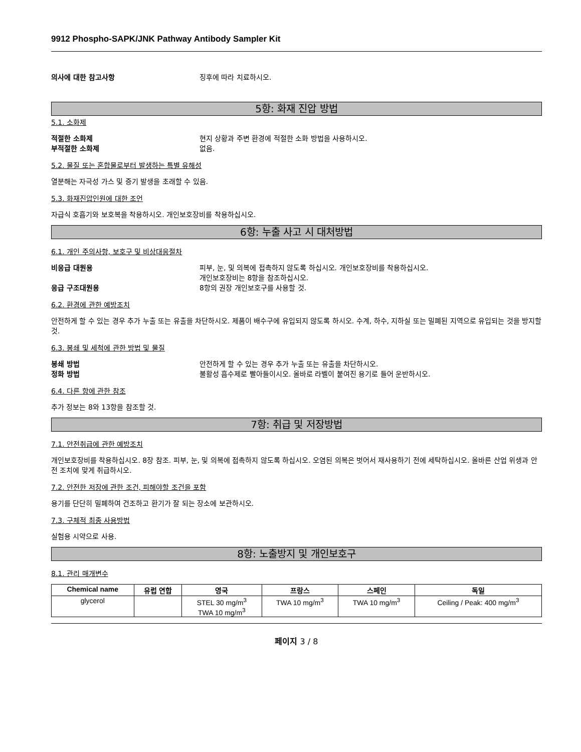9912 Phospho-SAPK/JNK Pathway Antibody Sampler Kit
의사에 대한 참고사항 징후에 따라 치료하시오.
5항: 화재 진압 방법
5.1. 소화제
적절한 소화제 현지 상황과 주변 환경에 적절한 소화 방법을 사용하시오.
부적절한 소화제 없음.
5.2. 물질 또는 혼합물로부터 발생하는 특별 유해성
열분해는 자극성 가스 및 증기 발생을 초래할 수 있음.
5.3. 화재진압인원에 대한 조언
자급식 호흡기와 보호복을 착용하시오. 개인보호장비를 착용하십시오.
6항: 누출 사고 시 대처방법
6.1. 개인 주의사항, 보호구 및 비상대응절차
비응급 대원용 피부, 눈, 및 의복에 접촉하지 않도록 하십시오. 개인보호장비를 착용하십시오.
개인보호장비는 8항을 참조하십시오.
응급 구조대원용 8항의 권장 개인보호구를 사용할 것.
6.2. 환경에 관한 예방조치
안전하게 할 수 있는 경우 추가 누출 또는 유출을 차단하시오. 제품이 배수구에 유입되지 않도록 하시오. 수계, 하수, 지하실 또는 밀폐된 지역으로 유입되는 것을 방지할 것.
6.3. 봉쇄 및 세척에 관한 방법 및 물질
봉쇄 방법 안전하게 할 수 있는 경우 추가 누출 또는 유출을 차단하시오.
정화 방법 불활성 흡수제로 빨아들이시오. 올바로 라벨이 붙여진 용기로 들어 운반하시오.
6.4. 다른 항에 관한 참조
추가 정보는 8와 13항을 참조할 것.
7항: 취급 및 저장방법
7.1. 안전취급에 관한 예방조치
개인보호장비를 착용하십시오. 8장 참조. 피부, 눈, 및 의복에 접촉하지 않도록 하십시오. 오염된 의복은 벗어서 재사용하기 전에 세탁하십시오. 올바른 산업 위생과 안전 조치에 맞게 취급하시오.
7.2. 안전한 저장에 관한 조건, 피해야할 조건을 포함
용기를 단단히 밀폐하여 건조하고 환기가 잘 되는 장소에 보관하시오.
7.3. 구체적 최종 사용방법
실험용 시약으로 사용.
8항: 노출방지 및 개인보호구
8.1. 관리 매개변수
| Chemical name | 유럽 연합 | 영국 | 프랑스 | 스페인 | 독일 |
| --- | --- | --- | --- | --- | --- |
| glycerol | | STEL 30 mg/m<sup>3</sup> TWA 10 mg/m<sup>3</sup> | TWA 10 mg/m<sup>3</sup> | TWA 10 mg/m<sup>3</sup> | Ceiling / Peak: 400 mg/m<sup>3</sup> |
페이지 3 / 8